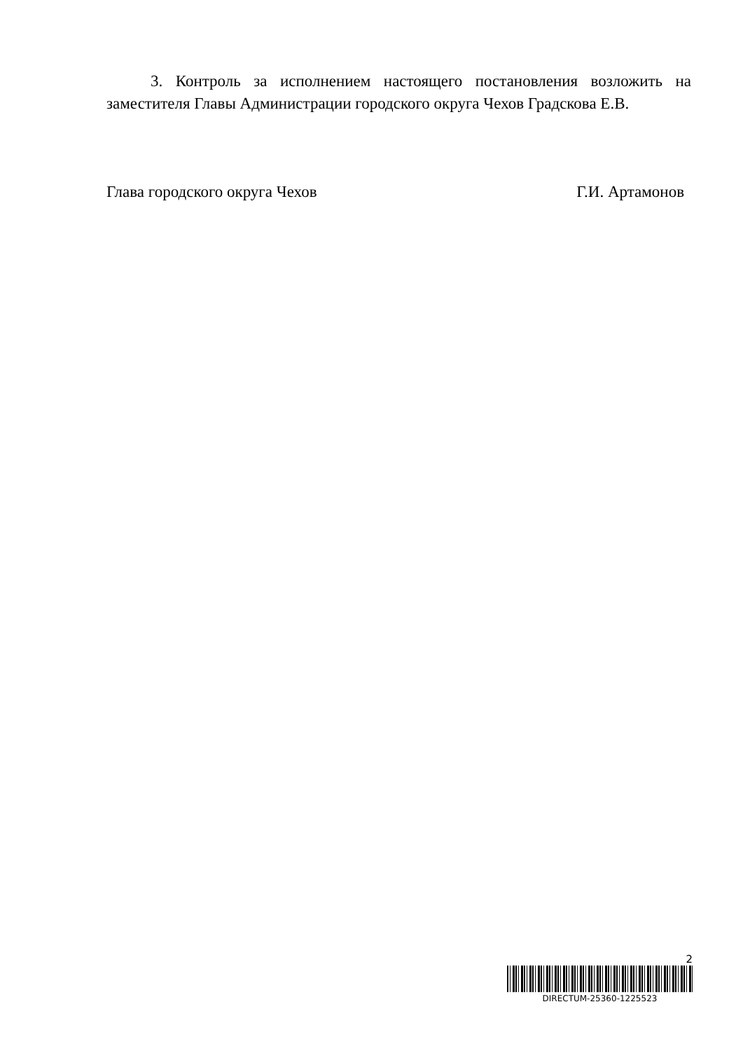3. Контроль за исполнением настоящего постановления возложить на заместителя Главы Администрации городского округа Чехов Градскова Е.В.
Глава городского округа Чехов Г.И. Артамонов
2
DIRECTUM-25360-1225523